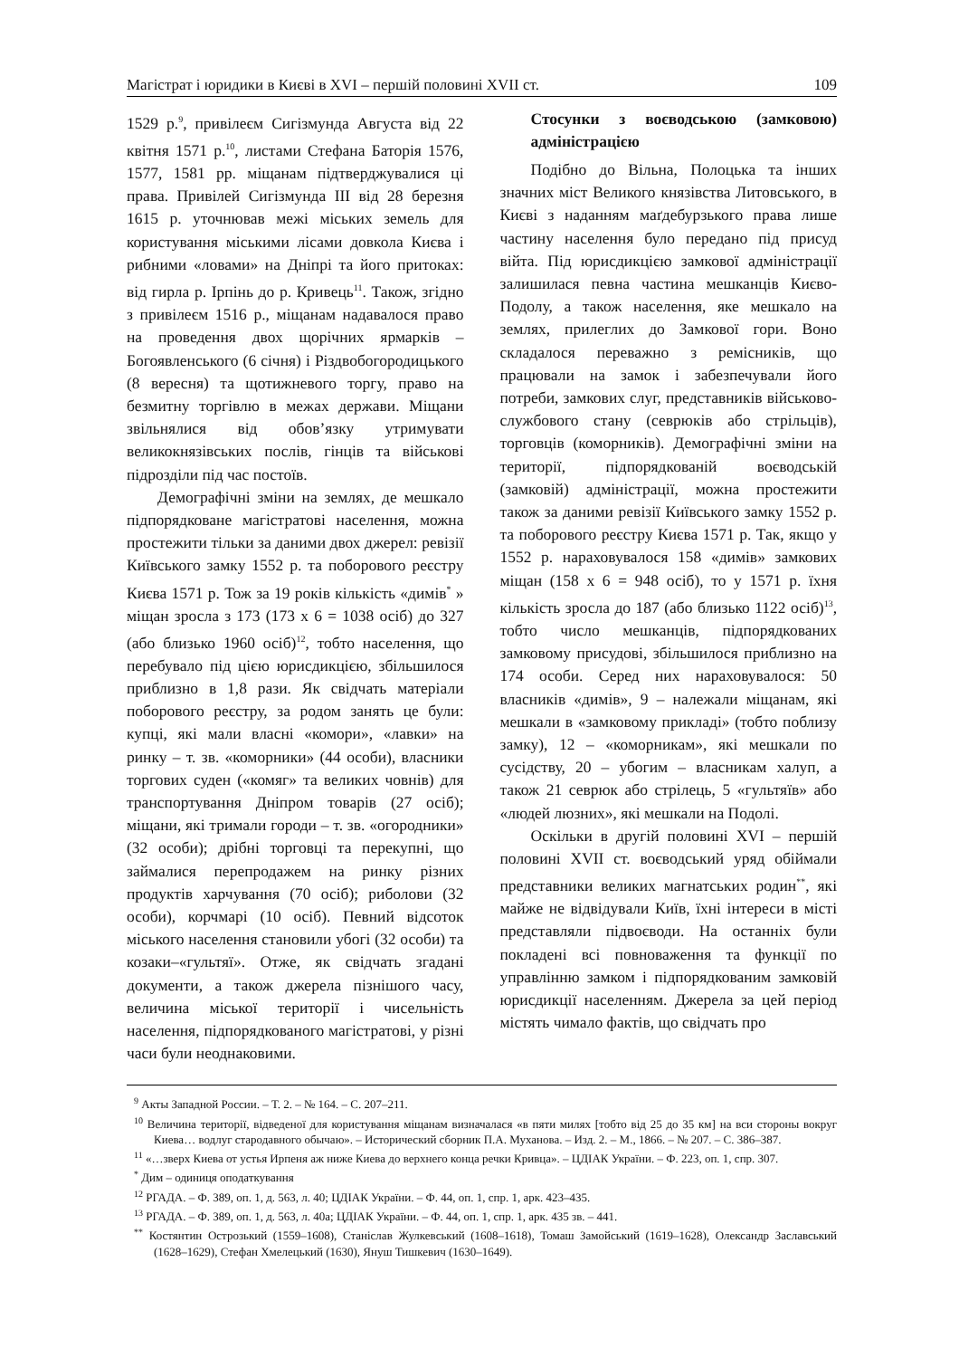Магістрат і юридики в Києві в XVI – першій половині XVII ст. 109
1529 р.<sup>9</sup>, привілеєм Сигізмунда Августа від 22 квітня 1571 р.<sup>10</sup>, листами Стефана Баторія 1576, 1577, 1581 рр. міщанам підтверджувалися ці права. Привілей Сигізмунда III від 28 березня 1615 р. уточнював межі міських земель для користування міськими лісами довкола Києва і рибними «ловами» на Дніпрі та його притоках: від гирла р. Ірпінь до р. Кривець<sup>11</sup>. Також, згідно з привілеєм 1516 р., міщанам надавалося право на проведення двох щорічних ярмарків – Богоявленського (6 січня) і Різдвобогородицького (8 вересня) та щотижневого торгу, право на безмитну торгівлю в межах держави. Міщани звільнялися від обов’язку утримувати великокнязівських послів, гінців та військові підрозділи під час постоїв.
Демографічні зміни на землях, де мешкало підпорядковане магістратові населення, можна простежити тільки за даними двох джерел: ревізії Київського замку 1552 р. та поборового реєстру Києва 1571 р. Тож за 19 років кількість «димів<sup>*</sup> » міщан зросла з 173 (173 х 6 = 1038 осіб) до 327 (або близько 1960 осіб)<sup>12</sup>, тобто населення, що перебувало під цією юрисдикцією, збільшилося приблизно в 1,8 рази. Як свідчать матеріали поборового реєстру, за родом занять це були: купці, які мали власні «комори», «лавки» на ринку – т. зв. «коморники» (44 особи), власники торгових суден («комяг» та великих човнів) для транспортування Дніпром товарів (27 осіб); міщани, які тримали городи – т. зв. «огородники» (32 особи); дрібні торговці та перекупні, що займалися перепродажем на ринку різних продуктів харчування (70 осіб); риболови (32 особи), корчмарі (10 осіб). Певний відсоток міського населення становили убогі (32 особи) та козаки–«гультяї». Отже, як свідчать згадані документи, а також джерела пізнішого часу, величина міської території і чисельність населення, підпорядкованого магістратові, у різні часи були неоднаковими.
Стосунки з воєводською (замковою) адміністрацією
Подібно до Вільна, Полоцька та інших значних міст Великого князівства Литовського, в Києві з наданням маґдебурзького права лише частину населення було передано під присуд війта. Під юрисдикцією замкової адміністрації залишилася певна частина мешканців Києво-Подолу, а також населення, яке мешкало на землях, прилеглих до Замкової гори. Воно складалося переважно з ремісників, що працювали на замок і забезпечували його потреби, замкових слуг, представників військово-службового стану (севрюків або стрільців), торговців (коморників). Демографічні зміни на території, підпорядкованій воєводській (замковій) адміністрації, можна простежити також за даними ревізії Київського замку 1552 р. та поборового реєстру Києва 1571 р. Так, якщо у 1552 р. нараховувалося 158 «димів» замкових міщан (158 х 6 = 948 осіб), то у 1571 р. їхня кількість зросла до 187 (або близько 1122 осіб)<sup>13</sup>, тобто число мешканців, підпорядкованих замковому присудові, збільшилося приблизно на 174 особи. Серед них нараховувалося: 50 власників «димів», 9 – належали міщанам, які мешкали в «замковому прикладі» (тобто поблизу замку), 12 – «коморникам», які мешкали по сусідству, 20 – убогим – власникам халуп, а також 21 севрюк або стрілець, 5 «гультяїв» або «людей люзних», які мешкали на Подолі.
Оскільки в другій половині XVI – першій половині XVII ст. воєводський уряд обіймали представники великих магнатських родин<sup>**</sup>, які майже не відвідували Київ, їхні інтереси в місті представляли підвоєводи. На останніх були покладені всі повноваження та функції по управлінню замком і підпорядкованим замковій юрисдикції населенням. Джерела за цей період містять чимало фактів, що свідчать про
<sup>9</sup> Акты Западной России. – Т. 2. – № 164. – С. 207–211.
<sup>10</sup> Величина території, відведеної для користування міщанам визначалася «в пяти милях [тобто від 25 до 35 км] на вси стороны вокруг Киева… водлуг стародавного обычаю». – Исторический сборник П.А. Муханова. – Изд. 2. – М., 1866. – № 207. – С. 386–387.
<sup>11</sup> «…зверх Киева от устья Ирпеня аж ниже Киева до верхнего конца речки Кривца». – ЦДІАК України. – Ф. 223, оп. 1, спр. 307.
<sup>*</sup> Дим – одиниця оподаткування
<sup>12</sup> РГАДА. – Ф. 389, оп. 1, д. 563, л. 40; ЦДІАК України. – Ф. 44, оп. 1, спр. 1, арк. 423–435.
<sup>13</sup> РГАДА. – Ф. 389, оп. 1, д. 563, л. 40а; ЦДІАК України. – Ф. 44, оп. 1, спр. 1, арк. 435 зв. – 441.
<sup>**</sup> Костянтин Острозький (1559–1608), Станіслав Жулкевський (1608–1618), Томаш Замойський (1619–1628), Олександр Заславський (1628–1629), Стефан Хмелецький (1630), Януш Тишкевич (1630–1649).